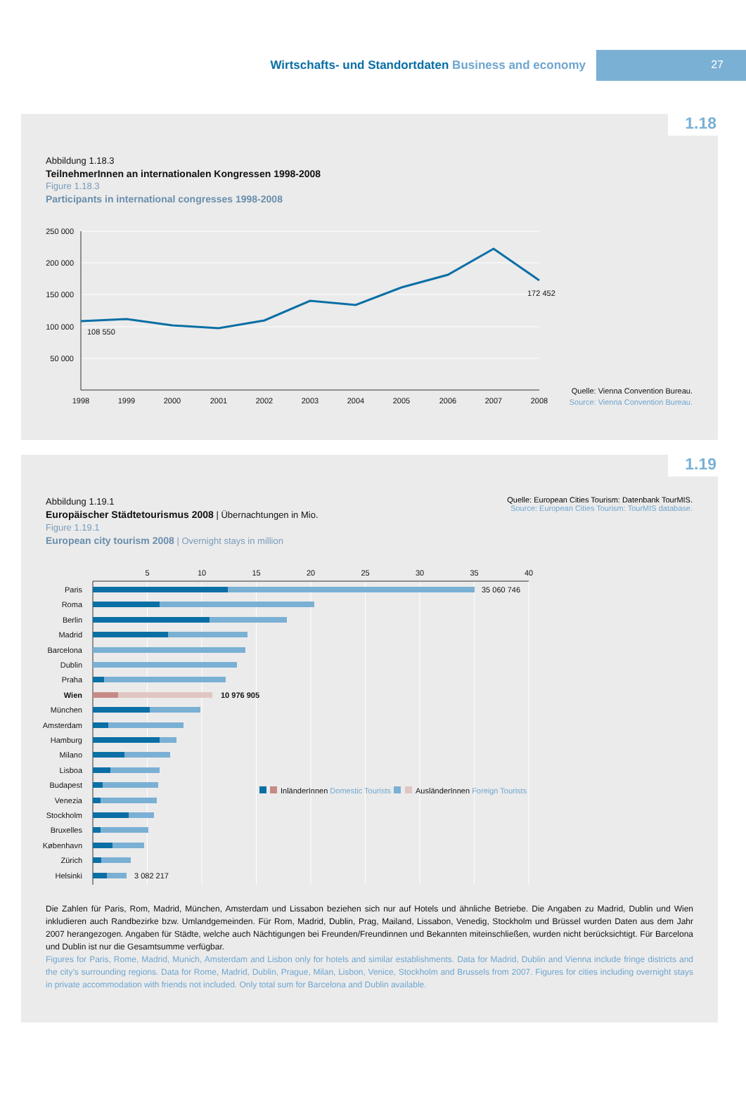Wirtschafts- und Standortdaten Business and economy
27
1.18
Abbildung 1.18.3
TeilnehmerInnen an internationalen Kongressen 1998-2008
Figure 1.18.3
Participants in international congresses 1998-2008
250 000
200 000
150 000
100 000
50 000
108 550
172 452
1998
1999
2000
2001
2002
2003
2004
2005
2006
2007
2008
Quelle: Vienna Convention Bureau.
Source: Vienna Convention Bureau.
1.19
Abbildung 1.19.1
Europäischer Städtetourismus 2008 | Übernachtungen in Mio.
Figure 1.19.1
European city tourism 2008 | Overnight stays in million
Quelle: European Cities Tourism: Datenbank TourMIS.
Source: European Cities Tourism: TourMIS database.
5
10
15
20
25
30
35
40
Paris
Roma
Berlin
Madrid
Barcelona
Dublin
Praha
Wien
München
Amsterdam
Hamburg
Milano
Lisboa
Budapest
Venezia
Stockholm
Bruxelles
København
Zürich
Helsinki
35 060 746
10 976 905
3 082 217
InländerInnen Domestic Tourists
AusländerInnen Foreign Tourists
Die Zahlen für Paris, Rom, Madrid, München, Amsterdam und Lissabon beziehen sich nur auf Hotels und ähnliche Betriebe. Die Angaben zu Madrid, Dublin und Wien inkludieren auch Randbezirke bzw. Umlandgemeinden. Für Rom, Madrid, Dublin, Prag, Mailand, Lissabon, Venedig, Stockholm und Brüssel wurden Daten aus dem Jahr 2007 herangezogen. Angaben für Städte, welche auch Nächtigungen bei Freunden/Freundinnen und Bekannten miteinschließen, wurden nicht berücksichtigt. Für Barcelona und Dublin ist nur die Gesamtsumme verfügbar.
Figures for Paris, Rome, Madrid, Munich, Amsterdam and Lisbon only for hotels and similar establishments. Data for Madrid, Dublin and Vienna include fringe districts and the city’s surrounding regions. Data for Rome, Madrid, Dublin, Prague, Milan, Lisbon, Venice, Stockholm and Brussels from 2007. Figures for cities including overnight stays in private accom­modation with friends not included. Only total sum for Barcelona and Dublin available.